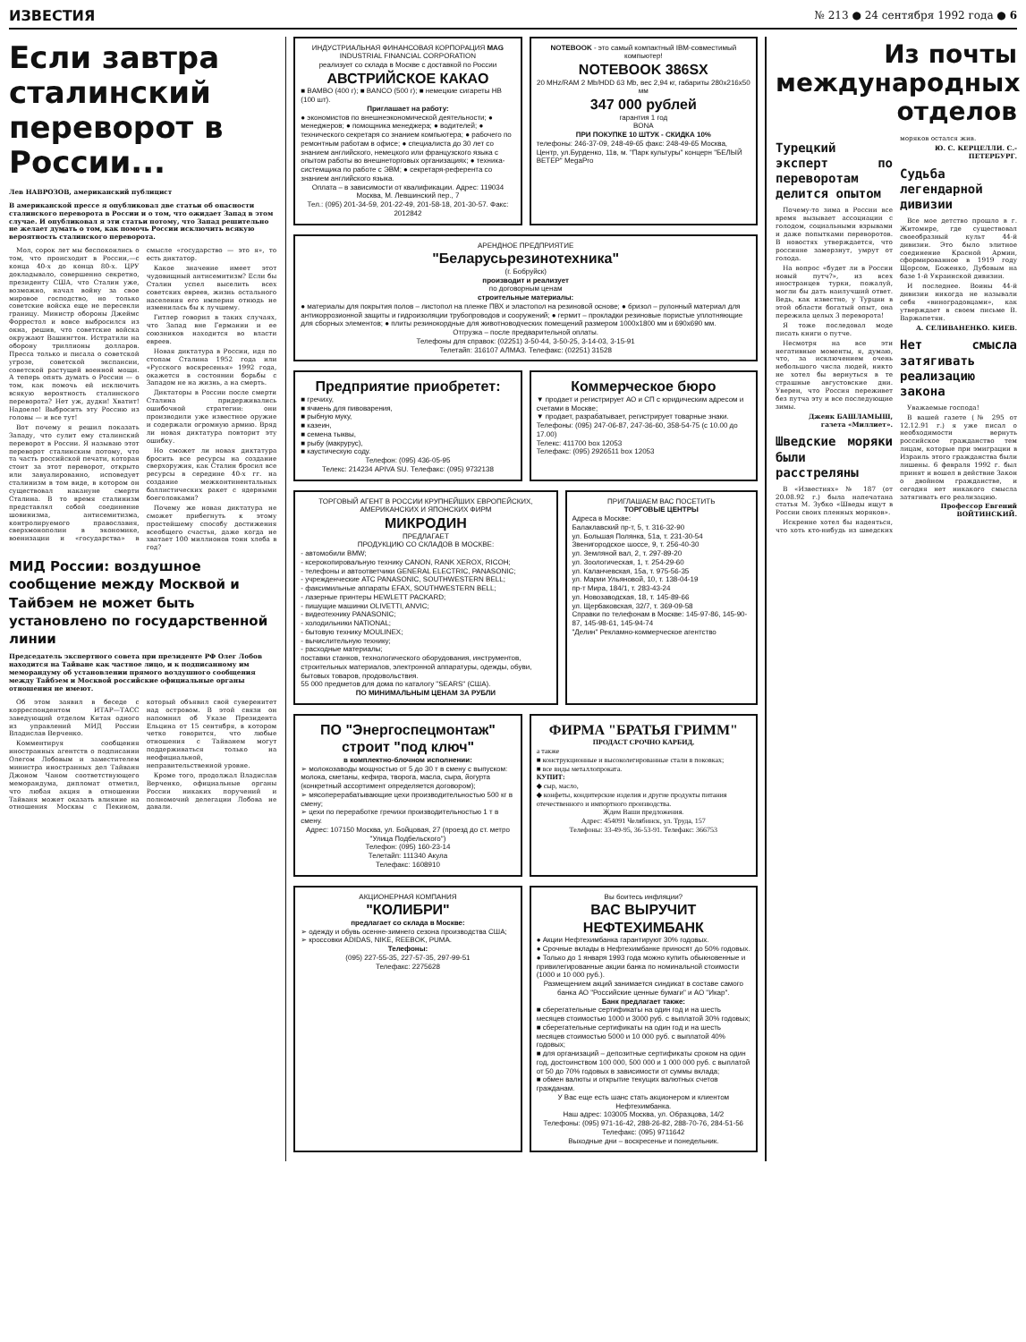ИЗВЕСТИЯ № 213 ● 24 сентября 1992 года ● 6
Если завтра сталинский переворот в России...
Лев НАВРОЗОВ, американский публицист
В американской прессе я опубликовал две статьи об опасности сталинского переворота в России и о том, что ожидает Запад в этом случае. И опубликовал я эти статьи потому, что Запад решительно не желает думать о том, как помочь России исключить всякую вероятность сталинского переворота.
Мол, сорок лет мы беспокоились о том, что происходит в России,—с конца 40-х до конца 80-х. ЦРУ докладывало, совершенно секретно, президенту США, что Сталин уже, возможно, начал войну за свое мировое господство, но только советские войска еще не пересекли границу. Министр обороны Джеймс Форрестол и вовсе выбросился из окна, решив, что советские войска окружают Вашингтон. Истратили на оборону триллионы долларов. Пресса только и писала о советской угрозе, советской экспансии, советской растущей военной мощи. А теперь опять думать о России — о том, как помочь ей исключить всякую вероятность сталинского переворота? Нет уж, дудки! Хватит! Надоело! Выбросить эту Россию из головы — и все тут!
Вот почему я решил показать Западу, что сулит ему сталинский переворот в России. Я называю этот переворот сталинским потому, что та часть российской печати, которая стоит за этот переворот, открыто или завуалированно, исповедует сталинизм в том виде, в котором он существовал накануне смерти Сталина. В то время сталинизм представлял собой соединение шовинизма, антисемитизма, контролируемого православия, сверхмонополии в экономике, военизации и «государства» в смысле «государство — это я», то есть диктатор.
Какое значение имеет этот чудовищный антисемитизм? Если бы Сталин успел выселить всех советских евреев, жизнь остального населения его империи отнюдь не изменилась бы к лучшему.
Гитлер говорил в таких случаях, что Запад вне Германии и ее союзников находится во власти евреев.
Новая диктатура в России, идя по стопам Сталина 1952 года или «Русского воскресенья» 1992 года, окажется в состоянии борьбы с Западом не на жизнь, а на смерть.
Диктаторы в России после смерти Сталина придерживались ошибочной стратегии: они производили уже известное оружие и содержали огромную армию. Вряд ли новая диктатура повторит эту ошибку.
Но сможет ли новая диктатура бросить все ресурсы на создание сверхоружия, как Сталин бросил все ресурсы в середине 40-х гг. на создание межконтинентальных баллистических ракет с ядерными боеголовками?
Почему же новая диктатура не сможет прибегнуть к этому простейшему способу достижения всеобщего счастья, даже когда не хватает 100 миллионов тонн хлеба в год?
МИД России: воздушное сообщение между Москвой и Тайбэем не может быть установлено по государственной линии
Председатель экспертного совета при президенте РФ Олег Лобов находится на Тайване как частное лицо, и к подписанному им меморандуму об установлении прямого воздушного сообщения между Тайбэем и Москвой российские официальные органы отношения не имеют.
Об этом заявил в беседе с корреспондентом ИТАР—ТАСС заведующий отделом Китая одного из управлений МИД России Владислав Верченко.
Комментируя сообщения иностранных агентств о подписании Олегом Лобовым и заместителем министра иностранных дел Тайваня Джоном Чаном соответствующего меморандума, дипломат отметил, что любая акция в отношении Тайваня может оказать влияние на отношения Москвы с Пекином, который объявил свой суверенитет над островом. В этой связи он напомнил об Указе Президента Ельцина от 15 сентября, в котором четко говорится, что любые отношения с Тайванем могут поддерживаться только на неофициальной, неправительственной уровне.
Кроме того, продолжал Владислав Верченко, официальные органы России никаких поручений и полномочий делегации Лобова не давали.
ИНДУСТРИАЛЬНАЯ ФИНАНСОВАЯ КОРПОРАЦИЯ MAG INDUSTRIAL FINANCIAL CORPORATION
реализует со склада в Москве с доставкой по России
АВСТРИЙСКОЕ КАКАО
■ BAMBO (400 г); ■ BANCO (500 г); ■ немецкие сигареты HB (100 шт).
Приглашает на работу:
● экономистов по внешнеэкономической деятельности; ● менеджеров; ● помощника менеджера; ● водителей; ● технического секретаря со знанием компьютера; ● рабочего по ремонтным работам в офисе; ● специалиста до 30 лет со знанием английского, немецкого или французского языка с опытом работы во внешнеторговых организациях; ● техника-системщика по работе с ЭВМ; ● секретаря-референта со знанием английского языка.
Оплата – в зависимости от квалификации. Адрес: 119034 Москва, М. Левшинский пер., 7
Тел.: (095) 201-34-59, 201-22-49, 201-58-18, 201-30-57. Факс: 2012842
NOTEBOOK - это самый компактный IBM-совместимый компьютер!
NOTEBOOK 386SX
20 MHz/RAM 2 Mb/HDD 63 Mb, вес 2,94 кг, габариты 280х216х50 мм
347 000 рублей
гарантия 1 год
BONA
ПРИ ПОКУПКЕ 10 ШТУК - СКИДКА 10%
телефоны: 246-37-09, 248-49-65 факс: 248-49-65 Москва, Центр, ул.Бурденко, 11в, м. "Парк культуры" концерн "БЕЛЫЙ ВЕТЕР" MegaPro
АРЕНДНОЕ ПРЕДПРИЯТИЕ
"Беларусьрезинотехника"
(г. Бобруйск)
производит и реализует
по договорным ценам
строительные материалы:
● материалы для покрытия полов – листопол на пленке ПВХ и эластопол на резиновой основе; ● бризол – рулонный материал для антикоррозионной защиты и гидроизоляции трубопроводов и сооружений; ● гермит – прокладки резиновые пористые уплотняющие для сборных элементов; ● плиты резинокордные для животноводческих помещений размером 1000х1800 мм и 690х690 мм.
Отгрузка – после предварительной оплаты.
Телефоны для справок: (02251) 3-50-44, 3-50-25, 3-14-03, 3-15-91
Телетайп: 316107 АЛМАЗ. Телефакс: (02251) 31528
Предприятие приобретет:
■ гречиху,
■ ячмень для пивоварения,
■ рыбную муку,
■ казеин,
■ семена тыквы,
■ рыбу (макрурус),
■ каустическую соду.
Телефон: (095) 436-05-95
Телекс: 214234 APIVA SU. Телефакс: (095) 9732138
Коммерческое бюро
▼ продает и регистрирует АО и СП с юридическим адресом и счетами в Москве;
▼ продает, разрабатывает, регистрирует товарные знаки.
Телефоны: (095) 247-06-87, 247-36-60, 358-54-75 (с 10.00 до 17.00)
Телекс: 411700 box 12053
Телефакс: (095) 2926511 box 12053
ТОРГОВЫЙ АГЕНТ В РОССИИ КРУПНЕЙШИХ ЕВРОПЕЙСКИХ, АМЕРИКАНСКИХ И ЯПОНСКИХ ФИРМ
МИКРОДИН
ПРЕДЛАГАЕТ
ПРОДУКЦИЮ СО СКЛАДОВ В МОСКВЕ:
- автомобили BMW;
- ксерокопировальную технику CANON, RANK XEROX, RICOH;
- телефоны и автоответчики GENERAL ELECTRIC, PANASONIC;
- учрежденческие АТС PANASONIC, SOUTHWESTERN BELL;
- факсимильные аппараты EFAX, SOUTHWESTERN BELL;
- лазерные принтеры HEWLETT PACKARD;
- пишущие машинки OLIVETTI, ANVIC;
- видеотехнику PANASONIC;
- холодильники NATIONAL;
- бытовую технику MOULINEX;
- вычислительную технику;
- расходные материалы;
поставки станков, технологического оборудования, инструментов, строительных материалов, электронной аппаратуры, одежды, обуви, бытовых товаров, продовольствия.
55 000 предметов для дома по каталогу "SEARS" (США).
ПО МИНИМАЛЬНЫМ ЦЕНАМ ЗА РУБЛИ
ПРИГЛАШАЕМ ВАС ПОСЕТИТЬ
ТОРГОВЫЕ ЦЕНТРЫ
Адреса в Москве:
Балаклавский пр-т, 5, т. 316-32-90
ул. Большая Полянка, 51а, т. 231-30-54
Звенигородское шоссе, 9, т. 256-40-30
ул. Земляной вал, 2, т. 297-89-20
ул. Зоологическая, 1, т. 254-29-60
ул. Каланчевская, 15а, т. 975-56-35
ул. Марии Ульяновой, 10, т. 138-04-19
пр-т Мира, 184/1, т. 283-43-24
ул. Новозаводская, 18, т. 145-89-66
ул. Щербаковская, 32/7, т. 369-09-58
Справки по телефонам в Москве: 145-97-86, 145-90-87, 145-98-61, 145-94-74
"Делин" Рекламно-коммерческое агентство
ПО "Энергоспецмонтаж"
строит "под ключ"
в комплектно-блочном исполнении:
➢ молокозаводы мощностью от 5 до 30 т в смену с выпуском: молока, сметаны, кефира, творога, масла, сыра, йогурта (конкретный ассортимент определяется договором);
➢ мясоперерабатывающие цехи производительностью 500 кг в смену;
➢ цехи по переработке гречихи производительностью 1 т в смену.
Адрес: 107150 Москва, ул. Бойцовая, 27 (проезд до ст. метро "Улица Подбельского")
Телефон: (095) 160-23-14
Телетайп: 111340 Акула
Телефакс: 1608910
ФИРМА "БРАТЬЯ ГРИММ"
ПРОДАСТ СРОЧНО КАРБИД,
а также
■ конструкционные и высоколегированные стали в поковках;
■ все виды металлопроката.
КУПИТ:
◆ сыр, масло,
◆ конфеты, кондитерские изделия и другие продукты питания отечественного и импортного производства.
Ждем Ваши предложения.
Адрес: 454091 Челябинск, ул. Труда, 157
Телефоны: 33-49-95, 36-53-91. Телефакс: 366753
АКЦИОНЕРНАЯ КОМПАНИЯ
"КОЛИБРИ"
предлагает со склада в Москве:
➢ одежду и обувь осенне-зимнего сезона производства США;
➢ кроссовки ADIDAS, NIKE, REEBOK, PUMA.
Телефоны:
(095) 227-55-35, 227-57-35, 297-99-51
Телефакс: 2275628
Вы боитесь инфляции?
ВАС ВЫРУЧИТ НЕФТЕХИМБАНК
● Акции Нефтехимбанка гарантируют 30% годовых.
● Срочные вклады в Нефтехимбанке приносят до 50% годовых.
● Только до 1 января 1993 года можно купить обыкновенные и привилегированные акции банка по номинальной стоимости (1000 и 10 000 руб.).
Размещением акций занимается синдикат в составе самого банка АО "Российские ценные бумаги" и АО "Икар".
Банк предлагает также:
■ сберегательные сертификаты на один год и на шесть месяцев стоимостью 1000 и 3000 руб. с выплатой 30% годовых;
■ сберегательные сертификаты на один год и на шесть месяцев стоимостью 5000 и 10 000 руб. с выплатой 40% годовых;
■ для организаций – депозитные сертификаты сроком на один год, достоинством 100 000, 500 000 и 1 000 000 руб. с выплатой от 50 до 70% годовых в зависимости от суммы вклада;
■ обмен валюты и открытие текущих валютных счетов гражданам.
У Вас еще есть шанс стать акционером и клиентом Нефтехимбанка.
Наш адрес: 103005 Москва, ул. Образцова, 14/2
Телефоны: (095) 971-16-42, 288-26-82, 288-70-76, 284-51-56
Телефакс: (095) 9711642
Выходные дни – воскресенье и понедельник.
Из почты международных отделов
Турецкий эксперт по переворотам делится опытом
Почему-то зима в России все время вызывает ассоциации с голодом, социальными взрывами и даже попытками переворотов. В новостях утверждается, что россияне замерзнут, умрут от голода.
На вопрос «будет ли в России новый путч?», из всех иностранцев турки, пожалуй, могли бы дать наилучший ответ. Ведь, как известно, у Турции в этой области богатый опыт, она пережила целых 3 переворота!
Я тоже последовал моде писать книги о путче.
Несмотря на все эти негативные моменты, я, думаю, что, за исключением очень небольшого числа людей, никто не хотел бы вернуться в те страшные августовские дни. Уверен, что Россия переживет без путча эту и все последующие зимы.
Дженк БАШЛАМЫШ, газета «Миллиет».
Шведские моряки были расстреляны
В «Известиях» № 187 (от 20.08.92 г.) была напечатана статья М. Зубко «Шведы ищут в России своих пленных моряков».
Искренне хотел бы надеяться, что хоть кто-нибудь из шведских моряков остался жив.
Ю. С. КЕРЦЕЛЛИ. С.-ПЕТЕРБУРГ.
Судьба легендарной дивизии
Все мое детство прошло в г. Житомире, где существовал своеобразный культ 44-й дивизии. Это было элитное соединение Красной Армии, сформированное в 1919 году Щорсом, Боженко, Дубовым на базе 1-й Украинской дивизии.
И последнее. Воины 44-й дивизии никогда не называли себя «виноградовцами», как утверждает в своем письме В. Варжапетян.
А. СЕЛИВАНЕНКО. КИЕВ.
Нет смысла затягивать реализацию закона
Уважаемые господа!
В вашей газете (№ 295 от 12.12.91 г.) я уже писал о необходимости вернуть российское гражданство тем лицам, которые при эмиграции в Израиль этого гражданства были лишены. 6 февраля 1992 г. был принят и вошел в действие Закон о двойном гражданстве, и сегодня нет никакого смысла затягивать его реализацию.
Профессор Евгений ВОЙТИНСКИЙ.